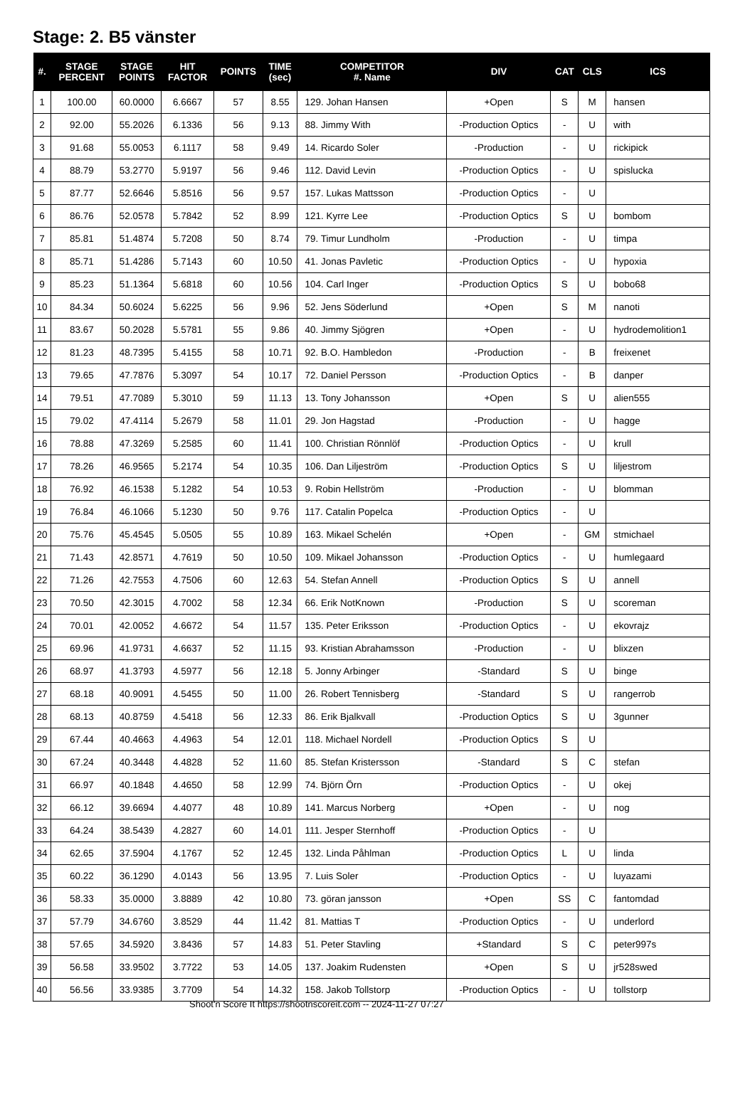Stage: 2. B5 vänster
| #. | STAGE PERCENT | STAGE POINTS | HIT FACTOR | POINTS | TIME (sec) | COMPETITOR #. Name | DIV | CAT | CLS | ICS |
| --- | --- | --- | --- | --- | --- | --- | --- | --- | --- | --- |
| 1 | 100.00 | 60.0000 | 6.6667 | 57 | 8.55 | 129. Johan Hansen | +Open | S | M | hansen |
| 2 | 92.00 | 55.2026 | 6.1336 | 56 | 9.13 | 88. Jimmy With | -Production Optics | - | U | with |
| 3 | 91.68 | 55.0053 | 6.1117 | 58 | 9.49 | 14. Ricardo Soler | -Production | - | U | rickipick |
| 4 | 88.79 | 53.2770 | 5.9197 | 56 | 9.46 | 112. David Levin | -Production Optics | - | U | spislucka |
| 5 | 87.77 | 52.6646 | 5.8516 | 56 | 9.57 | 157. Lukas Mattsson | -Production Optics | - | U | |
| 6 | 86.76 | 52.0578 | 5.7842 | 52 | 8.99 | 121. Kyrre Lee | -Production Optics | S | U | bombom |
| 7 | 85.81 | 51.4874 | 5.7208 | 50 | 8.74 | 79. Timur Lundholm | -Production | - | U | timpa |
| 8 | 85.71 | 51.4286 | 5.7143 | 60 | 10.50 | 41. Jonas Pavletic | -Production Optics | - | U | hypoxia |
| 9 | 85.23 | 51.1364 | 5.6818 | 60 | 10.56 | 104. Carl Inger | -Production Optics | S | U | bobo68 |
| 10 | 84.34 | 50.6024 | 5.6225 | 56 | 9.96 | 52. Jens Söderlund | +Open | S | M | nanoti |
| 11 | 83.67 | 50.2028 | 5.5781 | 55 | 9.86 | 40. Jimmy Sjögren | +Open | - | U | hydrodemolition1 |
| 12 | 81.23 | 48.7395 | 5.4155 | 58 | 10.71 | 92. B.O. Hambledon | -Production | - | B | freixenet |
| 13 | 79.65 | 47.7876 | 5.3097 | 54 | 10.17 | 72. Daniel Persson | -Production Optics | - | B | danper |
| 14 | 79.51 | 47.7089 | 5.3010 | 59 | 11.13 | 13. Tony Johansson | +Open | S | U | alien555 |
| 15 | 79.02 | 47.4114 | 5.2679 | 58 | 11.01 | 29. Jon Hagstad | -Production | - | U | hagge |
| 16 | 78.88 | 47.3269 | 5.2585 | 60 | 11.41 | 100. Christian Rönnlöf | -Production Optics | - | U | krull |
| 17 | 78.26 | 46.9565 | 5.2174 | 54 | 10.35 | 106. Dan Liljeström | -Production Optics | S | U | liljestrom |
| 18 | 76.92 | 46.1538 | 5.1282 | 54 | 10.53 | 9. Robin Hellström | -Production | - | U | blomman |
| 19 | 76.84 | 46.1066 | 5.1230 | 50 | 9.76 | 117. Catalin Popelca | -Production Optics | - | U | |
| 20 | 75.76 | 45.4545 | 5.0505 | 55 | 10.89 | 163. Mikael Schelén | +Open | - | GM | stmichael |
| 21 | 71.43 | 42.8571 | 4.7619 | 50 | 10.50 | 109. Mikael Johansson | -Production Optics | - | U | humlegaard |
| 22 | 71.26 | 42.7553 | 4.7506 | 60 | 12.63 | 54. Stefan Annell | -Production Optics | S | U | annell |
| 23 | 70.50 | 42.3015 | 4.7002 | 58 | 12.34 | 66. Erik NotKnown | -Production | S | U | scoreman |
| 24 | 70.01 | 42.0052 | 4.6672 | 54 | 11.57 | 135. Peter Eriksson | -Production Optics | - | U | ekovrajz |
| 25 | 69.96 | 41.9731 | 4.6637 | 52 | 11.15 | 93. Kristian Abrahamsson | -Production | - | U | blixzen |
| 26 | 68.97 | 41.3793 | 4.5977 | 56 | 12.18 | 5. Jonny Arbinger | -Standard | S | U | binge |
| 27 | 68.18 | 40.9091 | 4.5455 | 50 | 11.00 | 26. Robert Tennisberg | -Standard | S | U | rangerrob |
| 28 | 68.13 | 40.8759 | 4.5418 | 56 | 12.33 | 86. Erik Bjalkvall | -Production Optics | S | U | 3gunner |
| 29 | 67.44 | 40.4663 | 4.4963 | 54 | 12.01 | 118. Michael Nordell | -Production Optics | S | U | |
| 30 | 67.24 | 40.3448 | 4.4828 | 52 | 11.60 | 85. Stefan Kristersson | -Standard | S | C | stefan |
| 31 | 66.97 | 40.1848 | 4.4650 | 58 | 12.99 | 74. Björn Örn | -Production Optics | - | U | okej |
| 32 | 66.12 | 39.6694 | 4.4077 | 48 | 10.89 | 141. Marcus Norberg | +Open | - | U | nog |
| 33 | 64.24 | 38.5439 | 4.2827 | 60 | 14.01 | 111. Jesper Sternhoff | -Production Optics | - | U | |
| 34 | 62.65 | 37.5904 | 4.1767 | 52 | 12.45 | 132. Linda Påhlman | -Production Optics | L | U | linda |
| 35 | 60.22 | 36.1290 | 4.0143 | 56 | 13.95 | 7. Luis Soler | -Production Optics | - | U | luyazami |
| 36 | 58.33 | 35.0000 | 3.8889 | 42 | 10.80 | 73. göran jansson | +Open | SS | C | fantomdad |
| 37 | 57.79 | 34.6760 | 3.8529 | 44 | 11.42 | 81. Mattias T | -Production Optics | - | U | underlord |
| 38 | 57.65 | 34.5920 | 3.8436 | 57 | 14.83 | 51. Peter Stavling | +Standard | S | C | peter997s |
| 39 | 56.58 | 33.9502 | 3.7722 | 53 | 14.05 | 137. Joakim Rudensten | +Open | S | U | jr528swed |
| 40 | 56.56 | 33.9385 | 3.7709 | 54 | 14.32 | 158. Jakob Tollstorp | -Production Optics | - | U | tollstorp |
Shoot'n Score It https://shootnscoreit.com -- 2024-11-27 07:27